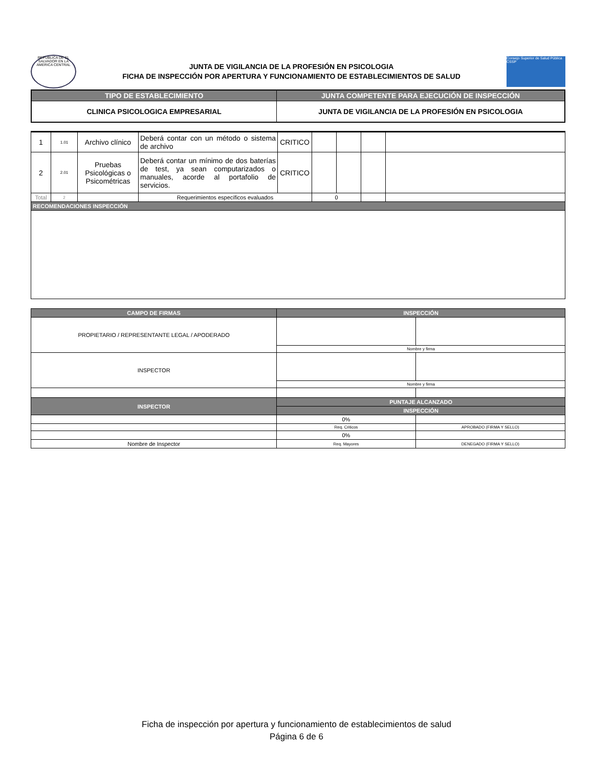REPUBLICA DE EL SALVADOR EN LA AMERICA CENTRAL
JUNTA DE VIGILANCIA DE LA PROFESIÓN EN PSICOLOGIA
FICHA DE INSPECCIÓN POR APERTURA Y FUNCIONAMIENTO DE ESTABLECIMIENTOS DE SALUD
Consejo Superior de Salud Pública CSSP
| TIPO DE ESTABLECIMIENTO | JUNTA COMPETENTE PARA EJECUCIÓN DE INSPECCIÓN |
| --- | --- |
| CLINICA PSICOLOGICA EMPRESARIAL | JUNTA DE VIGILANCIA DE LA PROFESIÓN EN PSICOLOGIA |
| 1 | 1.01 | Archivo clínico | Deberá contar con un método o sistema de archivo | CRITICO | | | | |
| 2 | 2.01 | Pruebas Psicológicas o Psicométricas | Deberá contar un mínimo de dos baterías de test, ya sean computarizados o manuales, acorde al portafolio de servicios. | CRITICO | | | | |
| Total | 2 | | Requerimientos específicos evaluados | | 0 | | | |
| RECOMENDACIONES INSPECCIÓN | | | | | | | | |
| CAMPO DE FIRMAS | INSPECCIÓN | |
| --- | --- | --- |
| PROPIETARIO / REPRESENTANTE LEGAL / APODERADO | | |
| | Nombre y firma | |
| INSPECTOR | | |
| | Nombre y firma | |
| INSPECTOR | PUNTAJE ALCANZADO | |
| | INSPECCIÓN | |
| | 0% | |
| | Req. Criticos | APROBADO (FIRMA Y SELLO) |
| | 0% | |
| Nombre de Inspector | Req. Mayores | DENEGADO (FIRMA Y SELLO) |
Ficha de inspección por apertura y funcionamiento de establecimientos de salud
Página 6 de 6